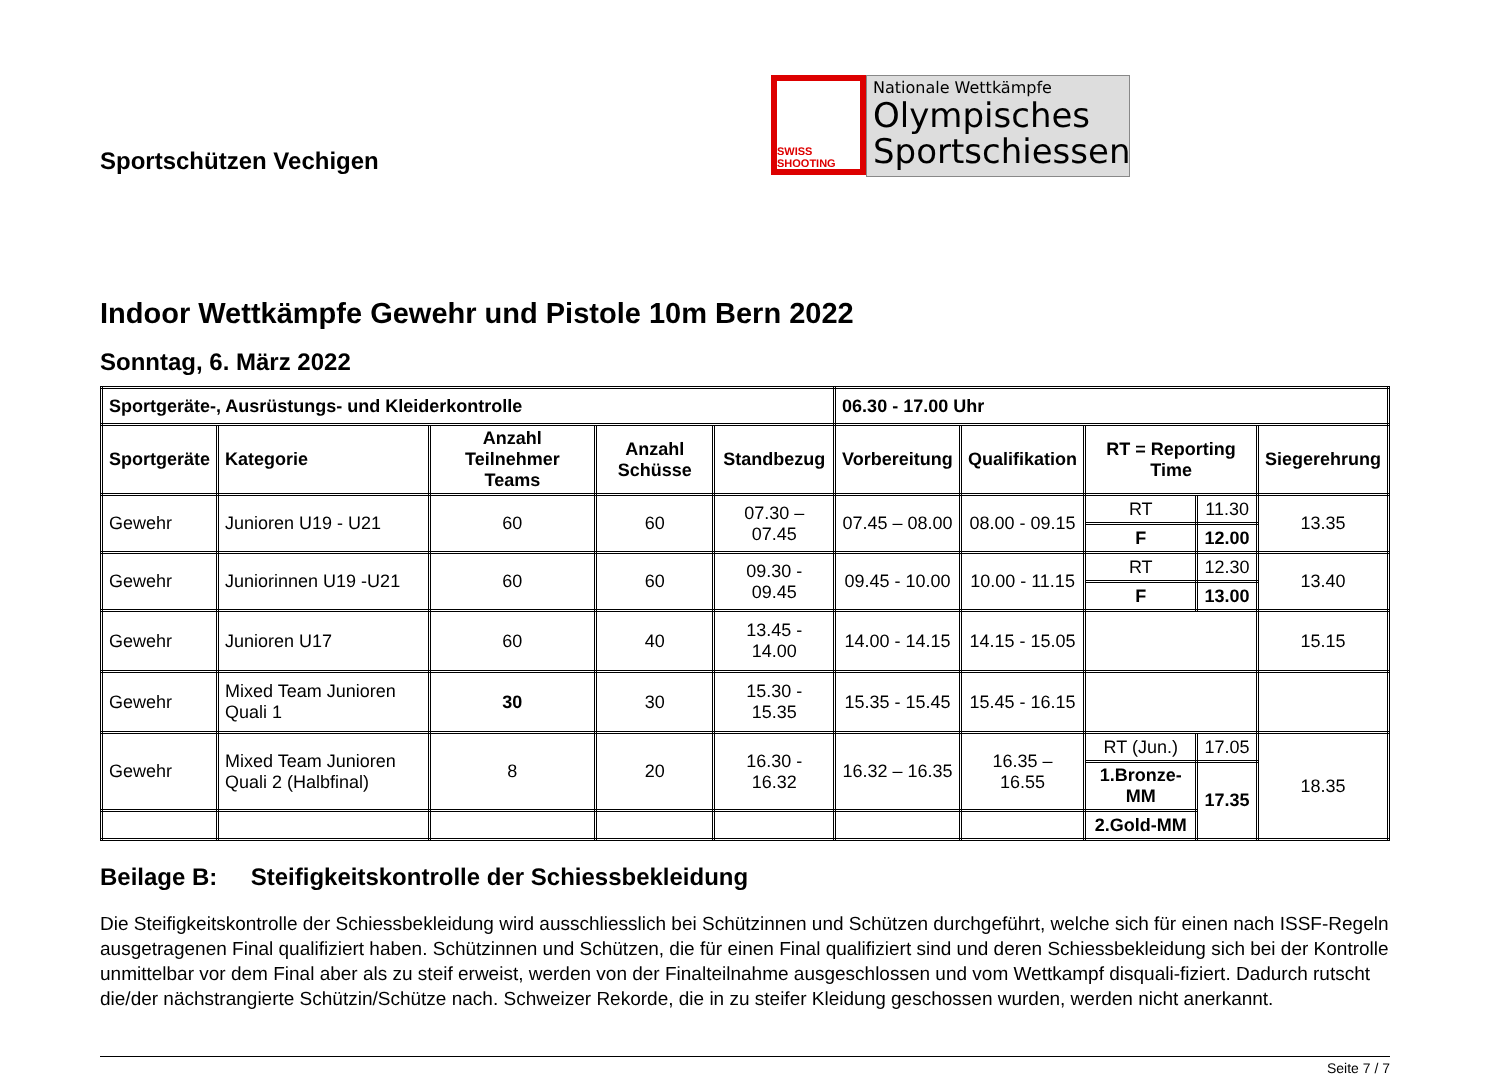Sportschützen Vechigen
SWISS SHOOTING
Nationale Wettkämpfe
Olympisches Sportschiessen
Indoor Wettkämpfe Gewehr und Pistole 10m Bern 2022
Sonntag, 6. März 2022
| Sportgeräte-, Ausrüstungs- und Kleiderkontrolle | | | | | 06.30 - 17.00 Uhr | | | | |
| --- | --- | --- | --- | --- | --- | --- | --- | --- | --- |
| Sportgeräte | Kategorie | Anzahl Teilnehmer Teams | Anzahl Schüsse | Standbezug | Vorbereitung | Qualifikation | RT = Reporting Time | | Siegerehrung |
| Gewehr | Junioren U19 - U21 | 60 | 60 | 07.30 – 07.45 | 07.45 – 08.00 | 08.00 - 09.15 | RT | 11.30 | 13.35 |
| | | | | | | | F | 12.00 | |
| Gewehr | Juniorinnen U19 -U21 | 60 | 60 | 09.30 - 09.45 | 09.45 - 10.00 | 10.00 - 11.15 | RT | 12.30 | 13.40 |
| | | | | | | | F | 13.00 | |
| Gewehr | Junioren U17 | 60 | 40 | 13.45 - 14.00 | 14.00 - 14.15 | 14.15 - 15.05 | | | 15.15 |
| Gewehr | Mixed Team Junioren Quali 1 | 30 | 30 | 15.30 - 15.35 | 15.35 - 15.45 | 15.45 - 16.15 | | | |
| Gewehr | Mixed Team Junioren Quali 2 (Halbfinal) | 8 | 20 | 16.30 - 16.32 | 16.32 – 16.35 | 16.35 – 16.55 | RT (Jun.) | 17.05 | 18.35 |
| | | | | | | | 1.Bronze-MM | 17.35 | |
| | | | | | | | 2.Gold-MM | | |
Beilage B: Steifigkeitskontrolle der Schiessbekleidung
Die Steifigkeitskontrolle der Schiessbekleidung wird ausschliesslich bei Schützinnen und Schützen durchgeführt, welche sich für einen nach ISSF-Regeln ausgetragenen Final qualifiziert haben. Schützinnen und Schützen, die für einen Final qualifiziert sind und deren Schiessbekleidung sich bei der Kontrolle unmittelbar vor dem Final aber als zu steif erweist, werden von der Finalteilnahme ausgeschlossen und vom Wettkampf disquali-fiziert. Dadurch rutscht die/der nächstrangierte Schützin/Schütze nach. Schweizer Rekorde, die in zu steifer Kleidung geschossen wurden, werden nicht anerkannt.
Seite 7 / 7